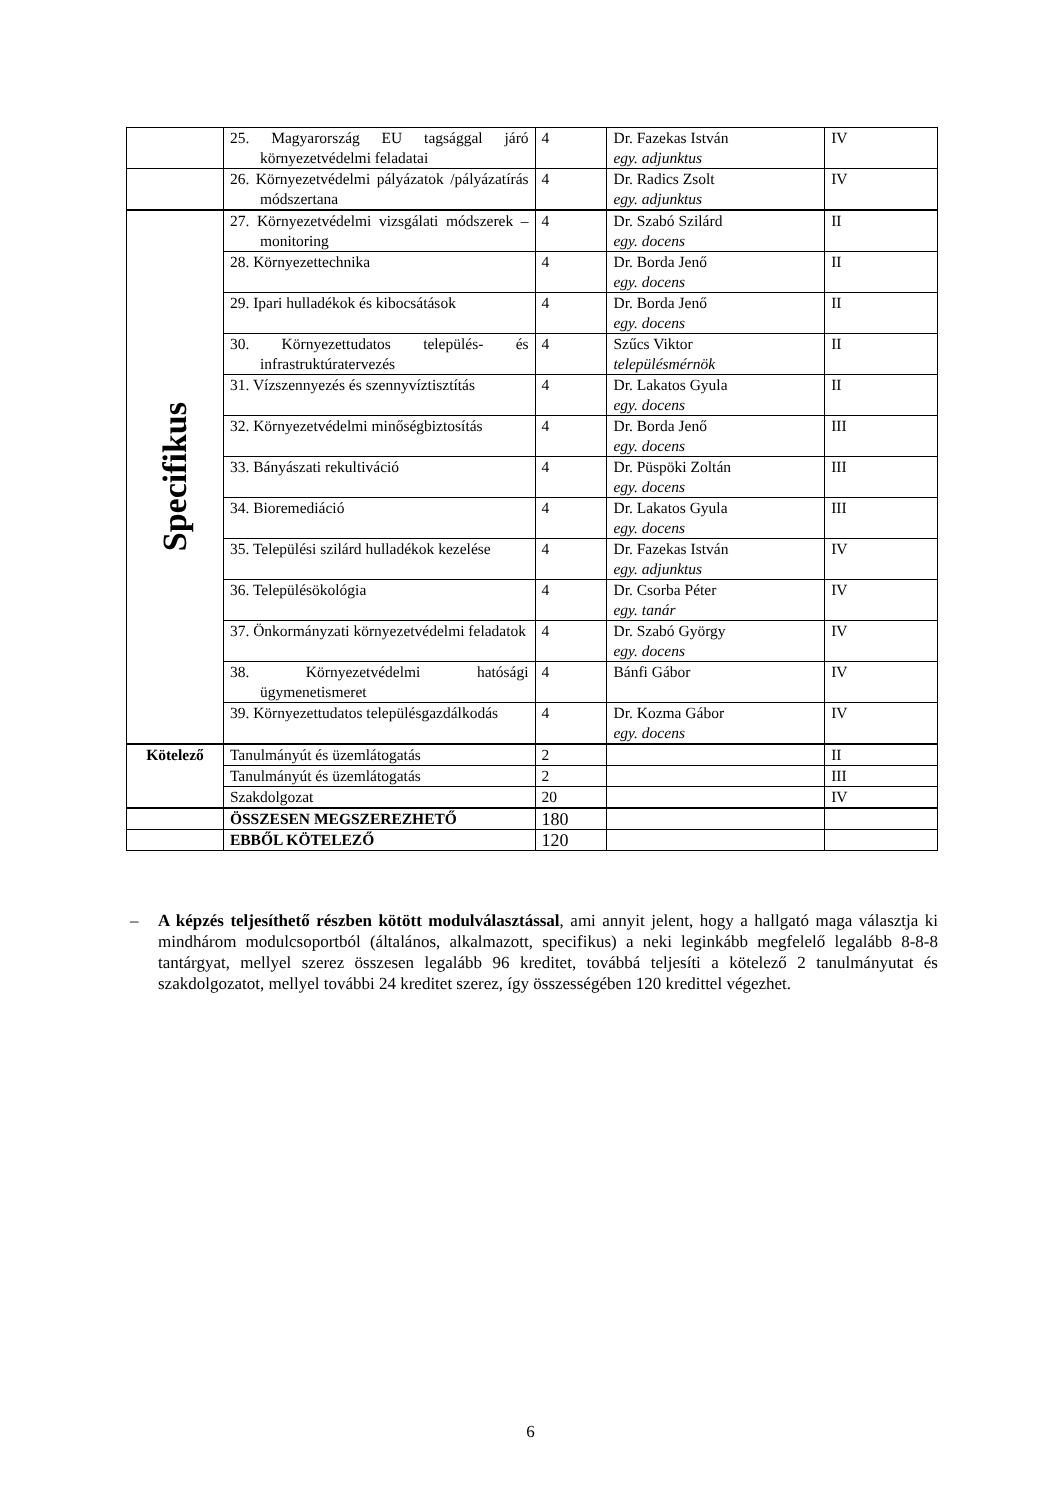| | 25. Magyarország EU tagsággal járó környezetvédelmi feladatai | 4 | Dr. Fazekas István egy. adjunktus | IV |
| | 26. Környezetvédelmi pályázatok /pályázatírás módszertana | 4 | Dr. Radics Zsolt egy. adjunktus | IV |
| Specifikus | 27. Környezetvédelmi vizsgálati módszerek – monitoring | 4 | Dr. Szabó Szilárd egy. docens | II |
| | 28. Környezettechnika | 4 | Dr. Borda Jenő egy. docens | II |
| | 29. Ipari hulladékok és kibocsátások | 4 | Dr. Borda Jenő egy. docens | II |
| | 30. Környezettudatos település- és infrastruktúratervezés | 4 | Szűcs Viktor településmérnök | II |
| | 31. Vízszennyezés és szennyvíztisztítás | 4 | Dr. Lakatos Gyula egy. docens | II |
| | 32. Környezetvédelmi minőségbiztosítás | 4 | Dr. Borda Jenő egy. docens | III |
| | 33. Bányászati rekultiváció | 4 | Dr. Püspöki Zoltán egy. docens | III |
| | 34. Bioremediáció | 4 | Dr. Lakatos Gyula egy. docens | III |
| | 35. Települési szilárd hulladékok kezelése | 4 | Dr. Fazekas István egy. adjunktus | IV |
| | 36. Településökológia | 4 | Dr. Csorba Péter egy. tanár | IV |
| | 37. Önkormányzati környezetvédelmi feladatok | 4 | Dr. Szabó György egy. docens | IV |
| | 38. Környezetvédelmi hatósági ügymenetismeret | 4 | Bánfi Gábor | IV |
| | 39. Környezettudatos településgazdálkodás | 4 | Dr. Kozma Gábor egy. docens | IV |
| Kötelező | Tanulmányút és üzemlátogatás | 2 | | II |
| | Tanulmányút és üzemlátogatás | 2 | | III |
| | Szakdolgozat | 20 | | IV |
| | ÖSSZESEN MEGSZEREZHETŐ | 180 | | |
| | EBBŐL KÖTELEZŐ | 120 | | |
– A képzés teljesíthető részben kötött modulválasztással, ami annyit jelent, hogy a hallgató maga választja ki mindhárom modulcsoportból (általános, alkalmazott, specifikus) a neki leginkább megfelelő legalább 8-8-8 tantárgyat, mellyel szerez összesen legalább 96 kreditet, továbbá teljesíti a kötelező 2 tanulmányutat és szakdolgozatot, mellyel további 24 kreditet szerez, így összességében 120 kredittel végezhet.
6